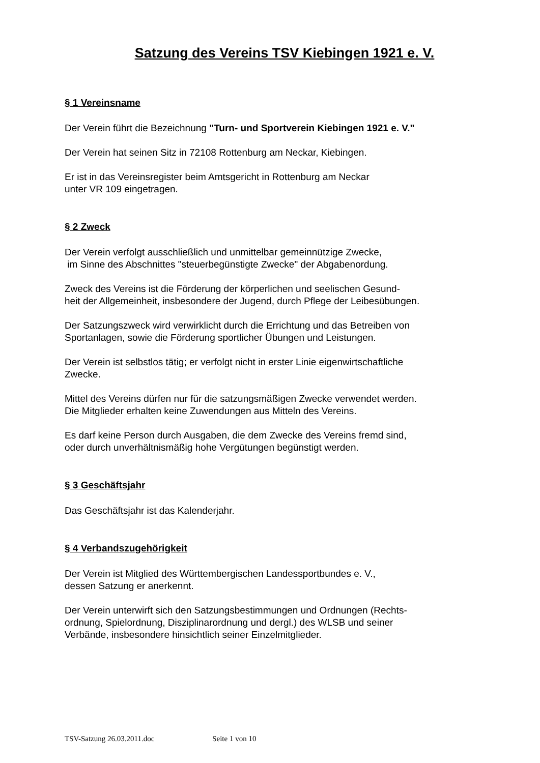Satzung des Vereins TSV Kiebingen 1921 e. V.
§ 1 Vereinsname
Der Verein führt die Bezeichnung "Turn- und Sportverein Kiebingen 1921 e. V."
Der Verein hat seinen Sitz in 72108 Rottenburg am Neckar, Kiebingen.
Er ist in das Vereinsregister beim Amtsgericht in Rottenburg am Neckar
unter VR 109 eingetragen.
§ 2 Zweck
Der Verein verfolgt ausschließlich und unmittelbar gemeinnützige Zwecke,
im Sinne des Abschnittes "steuerbegünstigte Zwecke" der Abgabenordung.
Zweck des Vereins ist die Förderung der körperlichen und seelischen Gesund-
heit der Allgemeinheit, insbesondere der Jugend, durch Pflege der Leibesübungen.
Der Satzungszweck wird verwirklicht durch die Errichtung und das Betreiben von
Sportanlagen, sowie die Förderung sportlicher Übungen und Leistungen.
Der Verein ist selbstlos tätig; er verfolgt nicht in erster Linie eigenwirtschaftliche
Zwecke.
Mittel des Vereins dürfen nur für die satzungsmäßigen Zwecke verwendet werden.
Die Mitglieder erhalten keine Zuwendungen aus Mitteln des Vereins.
Es darf keine Person durch Ausgaben, die dem Zwecke des Vereins fremd sind,
oder durch unverhältnismäßig hohe Vergütungen begünstigt werden.
§ 3 Geschäftsjahr
Das Geschäftsjahr ist das Kalenderjahr.
§ 4 Verbandszugehörigkeit
Der Verein ist Mitglied des Württembergischen Landessportbundes e. V.,
dessen Satzung er anerkennt.
Der Verein unterwirft sich den Satzungsbestimmungen und Ordnungen (Rechts-
ordnung, Spielordnung, Disziplinarordnung und dergl.) des WLSB und seiner
Verbände, insbesondere hinsichtlich seiner Einzelmitglieder.
TSV-Satzung 26.03.2011.doc Seite 1 von 10